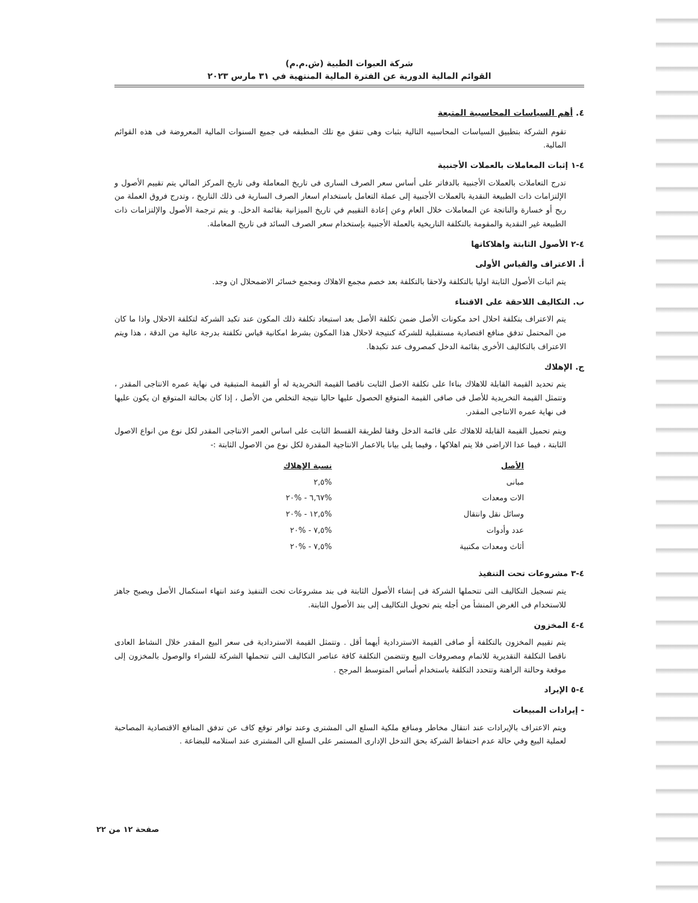شركة العبوات الطبية (ش.م.م)
القوائم المالية الدورية عن الفترة المالية المنتهية في ٣١ مارس ٢٠٢٣
٤. أهم السياسات المحاسبية المتبعة
تقوم الشركة بتطبيق السياسات المحاسبيه التالية بثبات وهى تتفق مع تلك المطبقه فى جميع السنوات المالية المعروضة فى هذه القوائم المالية.
٤-١ إثبات المعاملات بالعملات الأجنبية
تدرج التعاملات بالعملات الأجنبية بالدفاتر على أساس سعر الصرف السارى فى تاريخ المعاملة وفى تاريخ المركز المالي يتم تقييم الأصول و الإلتزامات ذات الطبيعة النقدية بالعملات الأجنبية إلى عملة التعامل باستخدام اسعار الصرف السارية فى ذلك التاريخ ، وتدرج فروق العملة من ربح أو خسارة والناتجة عن المعاملات خلال العام وعن إعادة التقييم في تاريخ الميزانية بقائمة الدخل. و يتم ترجمة الأصول والإلتزامات ذات الطبيعة غير النقدية والمقومة بالتكلفة التاريخية بالعملة الأجنبية بإستخدام سعر الصرف السائد فى تاريخ المعاملة.
٤-٢ الأصول الثابتة واهلاكاتها
أ. الاعتراف والقياس الأولى
يتم اثبات الأصول الثابتة اوليا بالتكلفة ولاحقا بالتكلفة بعد خصم مجمع الاهلاك ومجمع خسائر الاضمحلال ان وجد.
ب. التكاليف اللاحقة على الاقتناء
يتم الاعتراف بتكلفة احلال احد مكونات الأصل ضمن تكلفة الأصل بعد استبعاد تكلفة ذلك المكون عند تكبد الشركة لتكلفة الاحلال واذا ما كان من المحتمل تدفق منافع اقتصادية مستقبلية للشركة كنتيجة لاحلال هذا المكون بشرط امكانية قياس تكلفتة بدرجة عالية من الدقة ، هذا ويتم الاعتراف بالتكاليف الأخرى بقائمة الدخل كمصروف عند تكبدها.
ج. الإهلاك
يتم تحديد القيمة القابلة للاهلاك بناءا على تكلفة الاصل الثابت ناقصا القيمة التخريدية له أو القيمة المتبقية فى نهاية عمره الانتاجى المقدر ، وتتمثل القيمة التخريدية للأصل فى صافى القيمة المتوقع الحصول عليها حاليا نتيجة التخلص من الأصل ، إذا كان بحالتة المتوقع ان يكون عليها فى نهاية عمره الانتاجى المقدر.
ويتم تحميل القيمة القابلة للاهلاك على قائمة الدخل وفقا لطريقة القسط الثابت على اساس العمر الانتاجى المقدر لكل نوع من انواع الاصول الثابتة ، فيما عدا الاراضى فلا يتم اهلاكها ، وفيما يلى بيانا بالاعمار الانتاجية المقدرة لكل نوع من الاصول الثابتة :-
| الأصل | نسبة الإهلاك |
| --- | --- |
| مبانى | %٢,٥ |
| الات ومعدات | %٦,٦٧ - %٢٠ |
| وسائل نقل وانتقال | %١٢,٥ - %٢٠ |
| عدد وأدوات | %٧,٥ - %٢٠ |
| أثاث ومعدات مكتبية | %٧,٥ - %٢٠ |
٤-٣ مشروعات تحت التنفيذ
يتم تسجيل التكاليف التى تتحملها الشركة فى إنشاء الأصول الثابتة فى بند مشروعات تحت التنفيذ وعند انتهاء استكمال الأصل ويصبح جاهز للاستخدام فى الغرض المنشأ من أجله يتم تحويل التكاليف إلى بند الأصول الثابتة.
٤-٤ المخزون
يتم تقييم المخزون بالتكلفة أو صافى القيمة الاستردادية أيهما أقل . وتتمثل القيمة الاستردادية فى سعر البيع المقدر خلال النشاط العادى ناقصا التكلفة التقديرية للاتمام ومصروفات البيع وتتضمن التكلفة كافة عناصر التكاليف التى تتحملها الشركة للشراء والوصول بالمخزون إلى موقعة وحالتة الراهنة وتتحدد التكلفة باستخدام أساس المتوسط المرجح .
٤-٥ الإيراد
- إيرادات المبيعات
ويتم الاعتراف بالإيرادات عند انتقال مخاطر ومنافع ملكية السلع الى المشترى وعند توافر توقع كاف عن تدفق المنافع الاقتصادية المصاحبة لعملية البيع وفي حالة عدم احتفاظ الشركة بحق التدخل الإدارى المستمر على السلع الى المشترى عند استلامه للبضاعة .
صفحة ١٢ من ٢٢